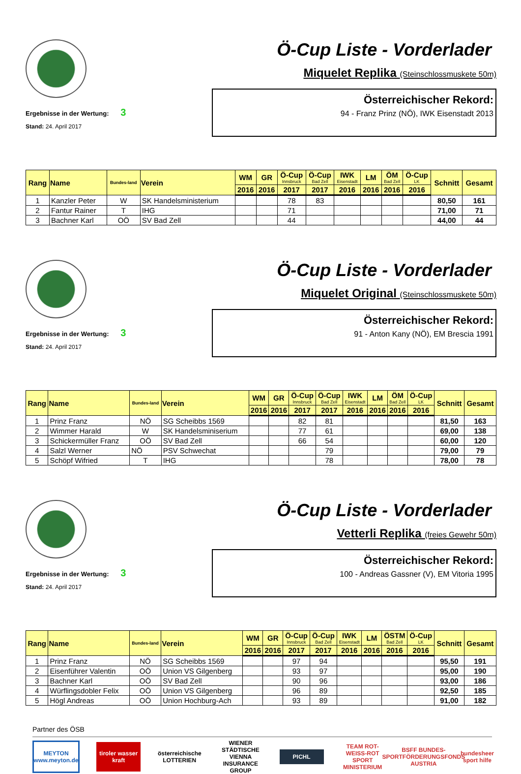Ergebnisse in der Wertung: 3
Stand: 24. April 2017
Ö-Cup Liste - Vorderlader
Miquelet Replika (Steinschlossmuskete 50m)
Österreichischer Rekord:
94 - Franz Prinz (NÖ), IWK Eisenstadt 2013
| Rang | Name | Bundes-land | Verein | WM | GR | Ö-Cup Innsbruck | Ö-Cup Bad Zell | IWK Eisenstadt | LM | ÖM Bad Zell | Ö-Cup LK | Schnitt | Gesamt |
| --- | --- | --- | --- | --- | --- | --- | --- | --- | --- | --- | --- | --- | --- |
| | | | | 2016 | 2016 | 2017 | 2017 | 2016 | 2016 | 2016 | 2016 | | |
| 1 | Kanzler Peter | W | SK Handelsministerium | | | 78 | 83 | | | | | 80,50 | 161 |
| 2 | Fantur Rainer | T | IHG | | | 71 | | | | | | 71,00 | 71 |
| 3 | Bachner Karl | OÖ | SV Bad Zell | | | 44 | | | | | | 44,00 | 44 |
Ergebnisse in der Wertung: 3
Stand: 24. April 2017
Ö-Cup Liste - Vorderlader
Miquelet Original (Steinschlossmuskete 50m)
Österreichischer Rekord:
91 - Anton Kany (NÖ), EM Brescia 1991
| Rang | Name | Bundes-land | Verein | WM | GR | Ö-Cup Innsbruck | Ö-Cup Bad Zell | IWK Eisenstadt | LM | ÖM Bad Zell | Ö-Cup LK | Schnitt | Gesamt |
| --- | --- | --- | --- | --- | --- | --- | --- | --- | --- | --- | --- | --- | --- |
| | | | | 2016 | 2016 | 2017 | 2017 | 2016 | 2016 | 2016 | 2016 | | |
| 1 | Prinz Franz | NÖ | SG Scheibbs 1569 | | | 82 | 81 | | | | | 81,50 | 163 |
| 2 | Wimmer Harald | W | SK Handelsminiserium | | | 77 | 61 | | | | | 69,00 | 138 |
| 3 | Schickermüller Franz | OÖ | SV Bad Zell | | | 66 | 54 | | | | | 60,00 | 120 |
| 4 | Salzl Werner | NÖ | PSV Schwechat | | | | 79 | | | | | 79,00 | 79 |
| 5 | Schöpf Wifried | T | IHG | | | | 78 | | | | | 78,00 | 78 |
Ergebnisse in der Wertung: 3
Stand: 24. April 2017
Ö-Cup Liste - Vorderlader
Vetterli Replika (freies Gewehr 50m)
Österreichischer Rekord:
100 - Andreas Gassner (V), EM Vitoria 1995
| Rang | Name | Bundes-land | Verein | WM | GR | Ö-Cup Innsbruck | Ö-Cup Bad Zell | IWK Eisenstadt | LM | ÖSTM Bad Zell | Ö-Cup LK | Schnitt | Gesamt |
| --- | --- | --- | --- | --- | --- | --- | --- | --- | --- | --- | --- | --- | --- |
| | | | | 2016 | 2016 | 2017 | 2017 | 2016 | 2016 | 2016 | 2016 | | |
| 1 | Prinz Franz | NÖ | SG Scheibbs 1569 | | | 97 | 94 | | | | | 95,50 | 191 |
| 2 | Eisenführer Valentin | OÖ | Union VS Gilgenberg | | | 93 | 97 | | | | | 95,00 | 190 |
| 3 | Bachner Karl | OÖ | SV Bad Zell | | | 90 | 96 | | | | | 93,00 | 186 |
| 4 | Würflingsdobler Felix | OÖ | Union VS Gilgenberg | | | 96 | 89 | | | | | 92,50 | 185 |
| 5 | Högl Andreas | OÖ | Union Hochburg-Ach | | | 93 | 89 | | | | | 91,00 | 182 |
Partner des ÖSB
MEYTON www.meyton.de
tiroler wasser kraft
österreichische LOTTERIEN
WIENER STÄDTISCHE VIENNA INSURANCE GROUP
PICHL
TEAM ROT-WEISS-ROT SPORT MINISTERIUM
BSFF BUNDES-SPORTFÖRDERUNGSFONDS AUSTRIA
bundesheer sport hilfe